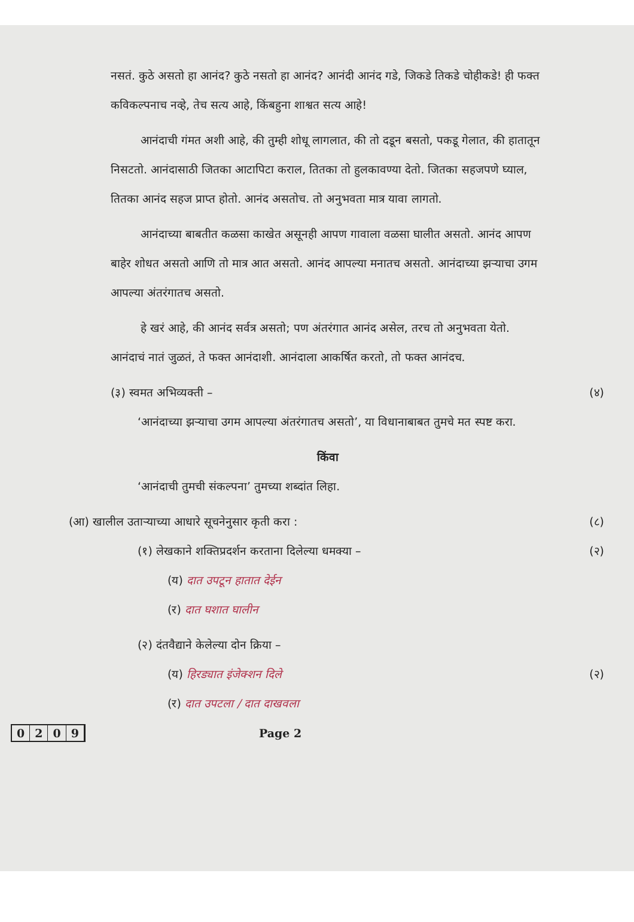नसतं. कुठे असतो हा आनंद? कुठे नसतो हा आनंद? आनंदी आनंद गडे, जिकडे तिकडे चोहीकडे! ही फक्त कविकल्पनाच नव्हे, तेच सत्य आहे, किंबहुना शाश्वत सत्य आहे!
आनंदाची गंमत अशी आहे, की तुम्ही शोधू लागलात, की तो दडून बसतो, पकडू गेलात, की हातातून निसटतो. आनंदासाठी जितका आटापिटा कराल, तितका तो हुलकावण्या देतो. जितका सहजपणे घ्याल, तितका आनंद सहज प्राप्त होतो. आनंद असतोच. तो अनुभवता मात्र यावा लागतो.
आनंदाच्या बाबतीत कळसा काखेत असूनही आपण गावाला वळसा घालीत असतो. आनंद आपण बाहेर शोधत असतो आणि तो मात्र आत असतो. आनंद आपल्या मनातच असतो. आनंदाच्या झऱ्याचा उगम आपल्या अंतरंगातच असतो.
हे खरं आहे, की आनंद सर्वत्र असतो; पण अंतरंगात आनंद असेल, तरच तो अनुभवता येतो. आनंदाचं नातं जुळतं, ते फक्त आनंदाशी. आनंदाला आकर्षित करतो, तो फक्त आनंदच.
(३) स्वमत अभिव्यक्ती – (४)
‘आनंदाच्या झऱ्याचा उगम आपल्या अंतरंगातच असतो’, या विधानाबाबत तुमचे मत स्पष्ट करा.
किंवा
‘आनंदाची तुमची संकल्पना’ तुमच्या शब्दांत लिहा.
(आ) खालील उताऱ्याच्या आधारे सूचनेनुसार कृती करा : (८)
(१) लेखकाने शक्तिप्रदर्शन करताना दिलेल्या धमक्या – (२)
(य) दात उपटून हातात देईन
(र) दात घशात घालीन
(२) दंतवैद्याने केलेल्या दोन क्रिया –
(य) हिरड्यात इंजेक्शन दिले (२)
(र) दात उपटला / दात दाखवला
0209 Page 2